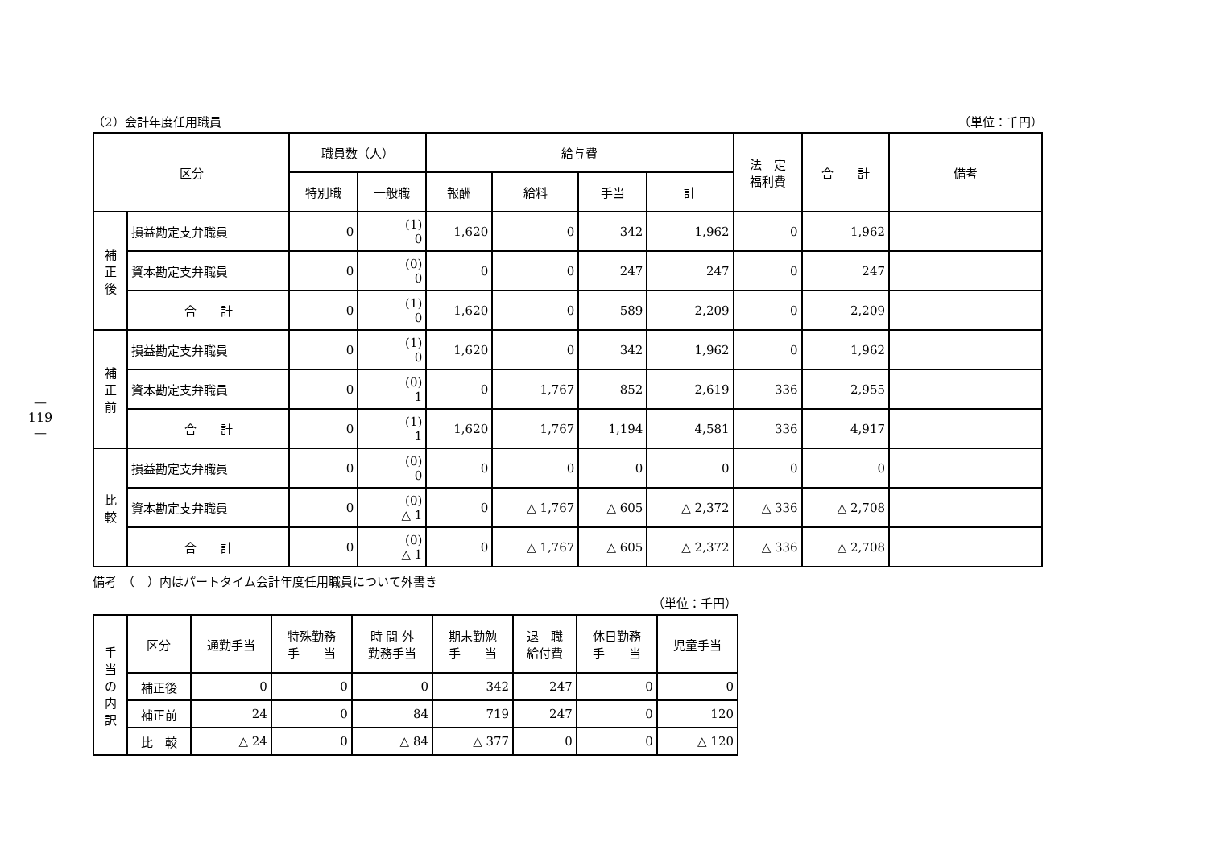—119—
（2）会計年度任用職員 （単位：千円）
| 区分 | | 職員数（人） | | 給与費 | | | | 法 定 福利費 | 合 計 | 備考 |
| --- | --- | --- | --- | --- | --- | --- | --- | --- | --- | --- |
| | | 特別職 | 一般職 | 報酬 | 給料 | 手当 | 計 | | | |
| 補 正 後 | 損益勘定支弁職員 | 0 | (1) 0 | 1,620 | 0 | 342 | 1,962 | 0 | 1,962 | |
| | 資本勘定支弁職員 | 0 | (0) 0 | 0 | 0 | 247 | 247 | 0 | 247 | |
| | 合 計 | 0 | (1) 0 | 1,620 | 0 | 589 | 2,209 | 0 | 2,209 | |
| 補 正 前 | 損益勘定支弁職員 | 0 | (1) 0 | 1,620 | 0 | 342 | 1,962 | 0 | 1,962 | |
| | 資本勘定支弁職員 | 0 | (0) 1 | 0 | 1,767 | 852 | 2,619 | 336 | 2,955 | |
| | 合 計 | 0 | (1) 1 | 1,620 | 1,767 | 1,194 | 4,581 | 336 | 4,917 | |
| 比 較 | 損益勘定支弁職員 | 0 | (0) 0 | 0 | 0 | 0 | 0 | 0 | 0 | |
| | 資本勘定支弁職員 | 0 | (0) △ 1 | 0 | △ 1,767 | △ 605 | △ 2,372 | △ 336 | △ 2,708 | |
| | 合 計 | 0 | (0) △ 1 | 0 | △ 1,767 | △ 605 | △ 2,372 | △ 336 | △ 2,708 | |
備考　（　）内はパートタイム会計年度任用職員について外書き
（単位：千円）
| 手 当 の 内 訳 | 区分 | 通勤手当 | 特殊勤務 手 当 | 時 間 外 勤務手当 | 期末勤勉 手 当 | 退 職 給付費 | 休日勤務 手 当 | 児童手当 |
| | 補正後 | 0 | 0 | 0 | 342 | 247 | 0 | 0 |
| | 補正前 | 24 | 0 | 84 | 719 | 247 | 0 | 120 |
| | 比 較 | △ 24 | 0 | △ 84 | △ 377 | 0 | 0 | △ 120 |